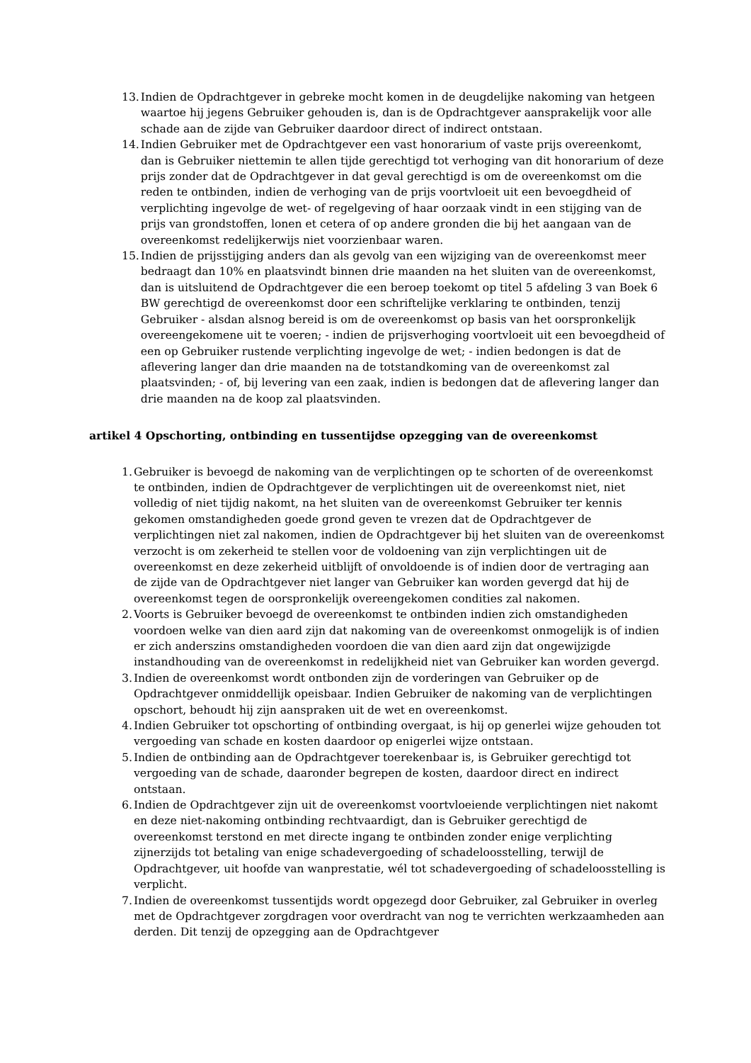13. Indien de Opdrachtgever in gebreke mocht komen in de deugdelijke nakoming van hetgeen waartoe hij jegens Gebruiker gehouden is, dan is de Opdrachtgever aansprakelijk voor alle schade aan de zijde van Gebruiker daardoor direct of indirect ontstaan.
14. Indien Gebruiker met de Opdrachtgever een vast honorarium of vaste prijs overeenkomt, dan is Gebruiker niettemin te allen tijde gerechtigd tot verhoging van dit honorarium of deze prijs zonder dat de Opdrachtgever in dat geval gerechtigd is om de overeenkomst om die reden te ontbinden, indien de verhoging van de prijs voortvloeit uit een bevoegdheid of verplichting ingevolge de wet- of regelgeving of haar oorzaak vindt in een stijging van de prijs van grondstoffen, lonen et cetera of op andere gronden die bij het aangaan van de overeenkomst redelijkerwijs niet voorzienbaar waren.
15. Indien de prijsstijging anders dan als gevolg van een wijziging van de overeenkomst meer bedraagt dan 10% en plaatsvindt binnen drie maanden na het sluiten van de overeenkomst, dan is uitsluitend de Opdrachtgever die een beroep toekomt op titel 5 afdeling 3 van Boek 6 BW gerechtigd de overeenkomst door een schriftelijke verklaring te ontbinden, tenzij Gebruiker - alsdan alsnog bereid is om de overeenkomst op basis van het oorspronkelijk overeengekomene uit te voeren; - indien de prijsverhoging voortvloeit uit een bevoegdheid of een op Gebruiker rustende verplichting ingevolge de wet; - indien bedongen is dat de aflevering langer dan drie maanden na de totstandkoming van de overeenkomst zal plaatsvinden; - of, bij levering van een zaak, indien is bedongen dat de aflevering langer dan drie maanden na de koop zal plaatsvinden.
artikel 4 Opschorting, ontbinding en tussentijdse opzegging van de overeenkomst
1. Gebruiker is bevoegd de nakoming van de verplichtingen op te schorten of de overeenkomst te ontbinden, indien de Opdrachtgever de verplichtingen uit de overeenkomst niet, niet volledig of niet tijdig nakomt, na het sluiten van de overeenkomst Gebruiker ter kennis gekomen omstandigheden goede grond geven te vrezen dat de Opdrachtgever de verplichtingen niet zal nakomen, indien de Opdrachtgever bij het sluiten van de overeenkomst verzocht is om zekerheid te stellen voor de voldoening van zijn verplichtingen uit de overeenkomst en deze zekerheid uitblijft of onvoldoende is of indien door de vertraging aan de zijde van de Opdrachtgever niet langer van Gebruiker kan worden gevergd dat hij de overeenkomst tegen de oorspronkelijk overeengekomen condities zal nakomen.
2. Voorts is Gebruiker bevoegd de overeenkomst te ontbinden indien zich omstandigheden voordoen welke van dien aard zijn dat nakoming van de overeenkomst onmogelijk is of indien er zich anderszins omstandigheden voordoen die van dien aard zijn dat ongewijzigde instandhouding van de overeenkomst in redelijkheid niet van Gebruiker kan worden gevergd.
3. Indien de overeenkomst wordt ontbonden zijn de vorderingen van Gebruiker op de Opdrachtgever onmiddellijk opeisbaar. Indien Gebruiker de nakoming van de verplichtingen opschort, behoudt hij zijn aanspraken uit de wet en overeenkomst.
4. Indien Gebruiker tot opschorting of ontbinding overgaat, is hij op generlei wijze gehouden tot vergoeding van schade en kosten daardoor op enigerlei wijze ontstaan.
5. Indien de ontbinding aan de Opdrachtgever toerekenbaar is, is Gebruiker gerechtigd tot vergoeding van de schade, daaronder begrepen de kosten, daardoor direct en indirect ontstaan.
6. Indien de Opdrachtgever zijn uit de overeenkomst voortvloeiende verplichtingen niet nakomt en deze niet-nakoming ontbinding rechtvaardigt, dan is Gebruiker gerechtigd de overeenkomst terstond en met directe ingang te ontbinden zonder enige verplichting zijnerzijds tot betaling van enige schadevergoeding of schadeloosstelling, terwijl de Opdrachtgever, uit hoofde van wanprestatie, wél tot schadevergoeding of schadeloosstelling is verplicht.
7. Indien de overeenkomst tussentijds wordt opgezegd door Gebruiker, zal Gebruiker in overleg met de Opdrachtgever zorgdragen voor overdracht van nog te verrichten werkzaamheden aan derden. Dit tenzij de opzegging aan de Opdrachtgever